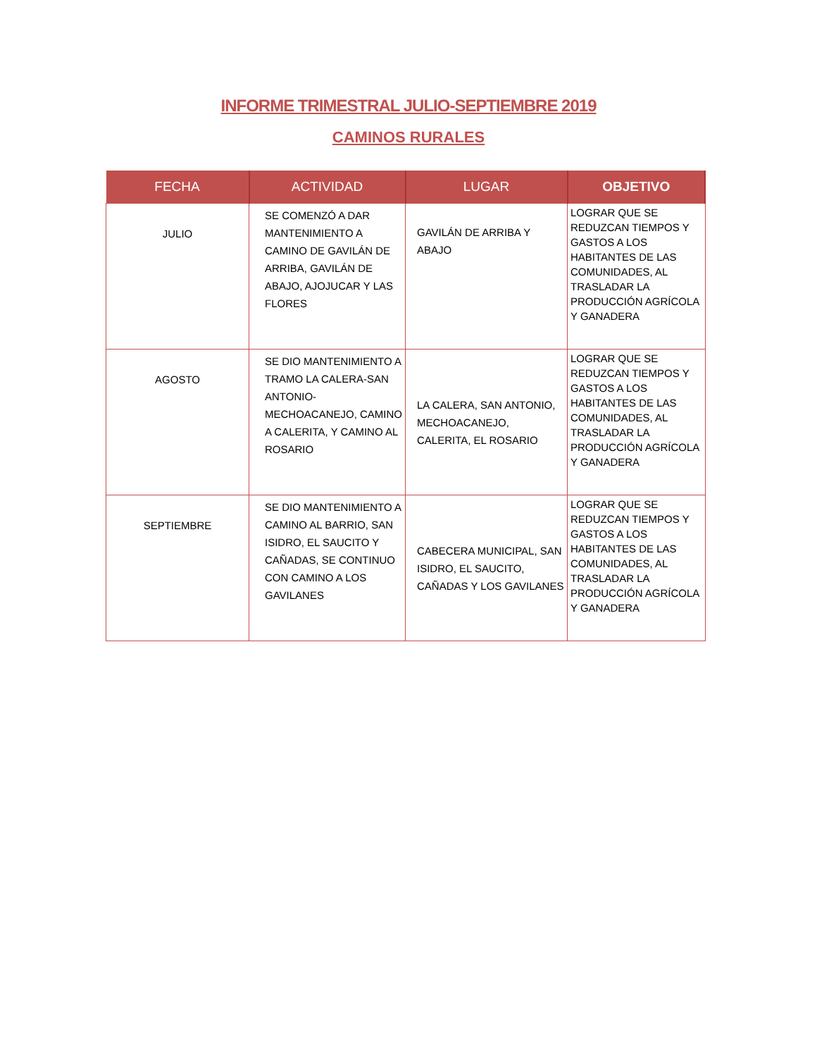INFORME TRIMESTRAL JULIO-SEPTIEMBRE 2019
CAMINOS RURALES
| FECHA | ACTIVIDAD | LUGAR | OBJETIVO |
| --- | --- | --- | --- |
| JULIO | SE COMENZÓ A DAR MANTENIMIENTO A CAMINO DE GAVILÁN DE ARRIBA, GAVILÁN DE ABAJO, AJOJUCAR Y LAS FLORES | GAVILÁN DE ARRIBA Y ABAJO | LOGRAR QUE SE REDUZCAN TIEMPOS Y GASTOS A LOS HABITANTES DE LAS COMUNIDADES, AL TRASLADAR LA PRODUCCIÓN AGRÍCOLA Y GANADERA |
| AGOSTO | SE DIO MANTENIMIENTO A TRAMO LA CALERA-SAN ANTONIO-MECHOACANEJO, CAMINO A CALERITA, Y CAMINO AL ROSARIO | LA CALERA, SAN ANTONIO, MECHOACANEJO, CALERITA, EL ROSARIO | LOGRAR QUE SE REDUZCAN TIEMPOS Y GASTOS A LOS HABITANTES DE LAS COMUNIDADES, AL TRASLADAR LA PRODUCCIÓN AGRÍCOLA Y GANADERA |
| SEPTIEMBRE | SE DIO MANTENIMIENTO A CAMINO AL BARRIO, SAN ISIDRO, EL SAUCITO Y CAÑADAS, SE CONTINUO CON CAMINO A LOS GAVILANES | CABECERA MUNICIPAL, SAN ISIDRO, EL SAUCITO, CAÑADAS Y LOS GAVILANES | LOGRAR QUE SE REDUZCAN TIEMPOS Y GASTOS A LOS HABITANTES DE LAS COMUNIDADES, AL TRASLADAR LA PRODUCCIÓN AGRÍCOLA Y GANADERA |